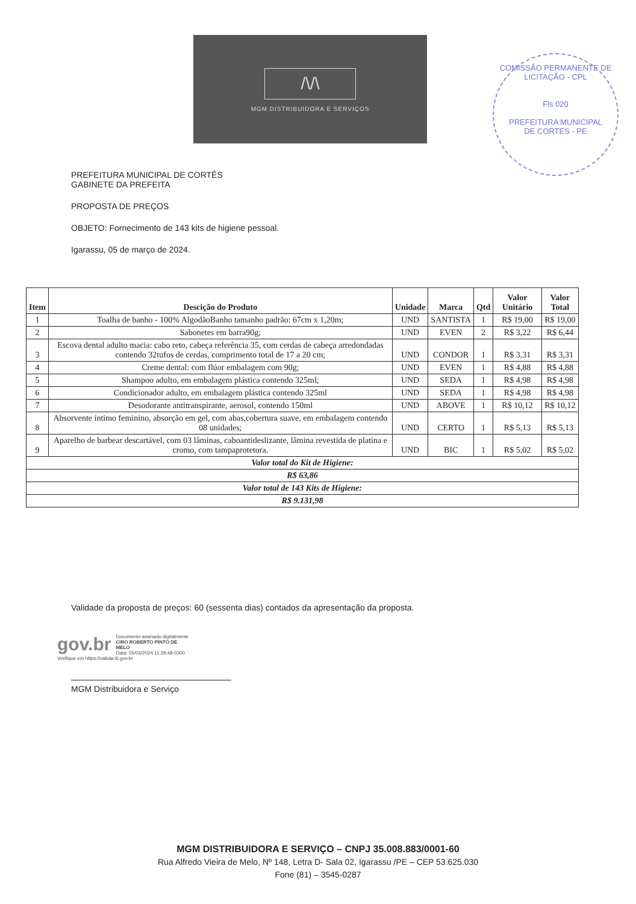/\/\
MGM DISTRIBUIDORA E SERVIÇOS
COMISSÃO PERMANENTE DE LICITAÇÃO - CPL
Fls 020
PREFEITURA MUNICIPAL
DE CORTES - PE
PREFEITURA MUNICIPAL DE CORTÊS
GABINETE DA PREFEITA
PROPOSTA DE PREÇOS
OBJETO: Fornecimento de 143 kits de higiene pessoal.
Igarassu, 05 de março de 2024.
| Item | Descição do Produto | Unidade | Marca | Qtd | Valor Unitário | Valor Total |
| --- | --- | --- | --- | --- | --- | --- |
| 1 | Toalha de banho - 100% AlgodãoBanho tamanho padrão: 67cm x 1,20m; | UND | SANTISTA | 1 | R$ 19,00 | R$ 19,00 |
| 2 | Sabonetes em barra90g; | UND | EVEN | 2 | R$ 3,22 | R$ 6,44 |
| 3 | Escova dental adulto macia: cabo reto, cabeça referência 35, com cerdas de cabeça arredondadas contendo 32tufos de cerdas, comprimento total de 17 a 20 cm; | UND | CONDOR | 1 | R$ 3,31 | R$ 3,31 |
| 4 | Creme dental: com flúor embalagem com 90g; | UND | EVEN | 1 | R$ 4,88 | R$ 4,88 |
| 5 | Shampoo adulto, em embalagem plástica contendo 325ml; | UND | SEDA | 1 | R$ 4,98 | R$ 4,98 |
| 6 | Condicionador adulto, em embalagem plástica contendo 325ml | UND | SEDA | 1 | R$ 4,98 | R$ 4,98 |
| 7 | Desodorante antitranspirante, aerosol, contendo 150ml | UND | ABOVE | 1 | R$ 10,12 | R$ 10,12 |
| 8 | Absorvente íntimo feminino, absorção em gel, com abas,cobertura suave, em embalagem contendo 08 unidades; | UND | CERTO | 1 | R$ 5,13 | R$ 5,13 |
| 9 | Aparelho de barbear descartável, com 03 lâminas, caboantideslizante, lâmina revestida de platina e cromo, com tampaprotetora. | UND | BIC | 1 | R$ 5,02 | R$ 5,02 |
| Valor total do Kit de Higiene: | | | | | | |
| R$ 63,86 | | | | | | |
| Valor total de 143 Kits de Higiene: | | | | | | |
| R$ 9.131,98 | | | | | | |
Validade da proposta de preços: 60 (sessenta dias) contados da apresentação da proposta.
gov.br Documento assinado digitalmente
CIRO ROBERTO PINTO DE MELO
Data: 05/03/2024 11:28:48-0300
Verifique em https://validar.iti.gov.br
MGM Distribuidora e Serviço
MGM DISTRIBUIDORA E SERVIÇO – CNPJ 35.008.883/0001-60
Rua Alfredo Vieira de Melo, Nº 148, Letra D- Sala 02, Igarassu /PE – CEP 53.625.030
Fone (81) – 3545-0287